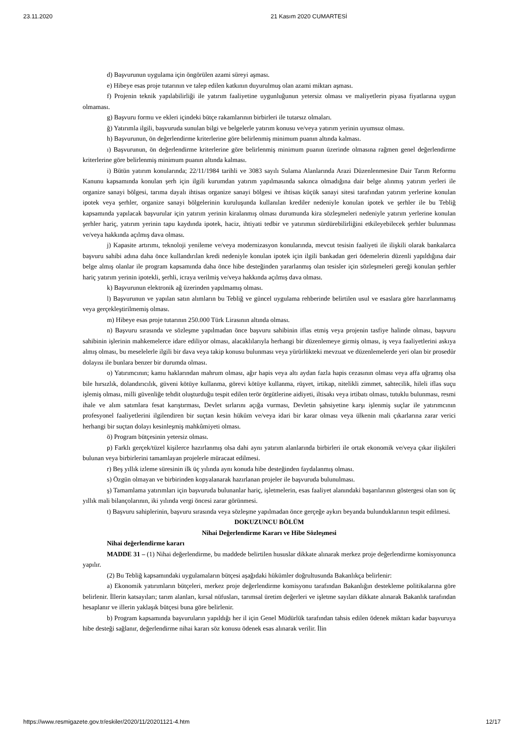23.11.2020 21 Kasım 2020 CUMARTESİ
d) Başvurunun uygulama için öngörülen azami süreyi aşması.
e) Hibeye esas proje tutarının ve talep edilen katkının duyurulmuş olan azami miktarı aşması.
f) Projenin teknik yapılabilirliği ile yatırım faaliyetine uygunluğunun yetersiz olması ve maliyetlerin piyasa fiyatlarına uygun olmaması.
g) Başvuru formu ve ekleri içindeki bütçe rakamlarının birbirleri ile tutarsız olmaları.
ğ) Yatırımla ilgili, başvuruda sunulan bilgi ve belgelerle yatırım konusu ve/veya yatırım yerinin uyumsuz olması.
h) Başvurunun, ön değerlendirme kriterlerine göre belirlenmiş minimum puanın altında kalması.
ı) Başvurunun, ön değerlendirme kriterlerine göre belirlenmiş minimum puanın üzerinde olmasına rağmen genel değerlendirme kriterlerine göre belirlenmiş minimum puanın altında kalması.
i) Bütün yatırım konularında; 22/11/1984 tarihli ve 3083 sayılı Sulama Alanlarında Arazi Düzenlenmesine Dair Tarım Reformu Kanunu kapsamında konulan şerh için ilgili kurumdan yatırım yapılmasında sakınca olmadığına dair belge alınmış yatırım yerleri ile organize sanayi bölgesi, tarıma dayalı ihtisas organize sanayi bölgesi ve ihtisas küçük sanayi sitesi tarafından yatırım yerlerine konulan ipotek veya şerhler, organize sanayi bölgelerinin kuruluşunda kullanılan krediler nedeniyle konulan ipotek ve şerhler ile bu Tebliğ kapsamında yapılacak başvurular için yatırım yerinin kiralanmış olması durumunda kira sözleşmeleri nedeniyle yatırım yerlerine konulan şerhler hariç, yatırım yerinin tapu kaydında ipotek, haciz, ihtiyati tedbir ve yatırımın sürdürebilirliğini etkileyebilecek şerhler bulunması ve/veya hakkında açılmış dava olması.
j) Kapasite artırımı, teknoloji yenileme ve/veya modernizasyon konularında, mevcut tesisin faaliyeti ile ilişkili olarak bankalarca başvuru sahibi adına daha önce kullandırılan kredi nedeniyle konulan ipotek için ilgili bankadan geri ödemelerin düzenli yapıldığına dair belge almış olanlar ile program kapsamında daha önce hibe desteğinden yararlanmış olan tesisler için sözleşmeleri gereği konulan şerhler hariç yatırım yerinin ipotekli, şerhli, icraya verilmiş ve/veya hakkında açılmış dava olması.
k) Başvurunun elektronik ağ üzerinden yapılmamış olması.
l) Başvurunun ve yapılan satın alımların bu Tebliğ ve güncel uygulama rehberinde belirtilen usul ve esaslara göre hazırlanmamış veya gerçekleştirilmemiş olması.
m) Hibeye esas proje tutarının 250.000 Türk Lirasının altında olması.
n) Başvuru sırasında ve sözleşme yapılmadan önce başvuru sahibinin iflas etmiş veya projenin tasfiye halinde olması, başvuru sahibinin işlerinin mahkemelerce idare ediliyor olması, alacaklılarıyla herhangi bir düzenlemeye girmiş olması, iş veya faaliyetlerini askıya almış olması, bu meselelerle ilgili bir dava veya takip konusu bulunması veya yürürlükteki mevzuat ve düzenlemelerde yeri olan bir prosedür dolayısı ile bunlara benzer bir durumda olması.
o) Yatırımcının; kamu haklarından mahrum olması, ağır hapis veya altı aydan fazla hapis cezasının olması veya affa uğramış olsa bile hırsızlık, dolandırıcılık, güveni kötüye kullanma, görevi kötüye kullanma, rüşvet, irtikap, nitelikli zimmet, sahtecilik, hileli iflas suçu işlemiş olması, milli güvenliğe tehdit oluşturduğu tespit edilen terör örgütlerine aidiyeti, iltisakı veya irtibatı olması, tutuklu bulunması, resmi ihale ve alım satımlara fesat karıştırması, Devlet sırlarını açığa vurması, Devletin şahsiyetine karşı işlenmiş suçlar ile yatırımcının profesyonel faaliyetlerini ilgilendiren bir suçtan kesin hüküm ve/veya idari bir karar olması veya ülkenin mali çıkarlarına zarar verici herhangi bir suçtan dolayı kesinleşmiş mahkûmiyeti olması.
ö) Program bütçesinin yetersiz olması.
p) Farklı gerçek/tüzel kişilerce hazırlanmış olsa dahi aynı yatırım alanlarında birbirleri ile ortak ekonomik ve/veya çıkar ilişkileri bulunan veya birbirlerini tamamlayan projelerle müracaat edilmesi.
r) Beş yıllık izleme süresinin ilk üç yılında aynı konuda hibe desteğinden faydalanmış olması.
s) Özgün olmayan ve birbirinden kopyalanarak hazırlanan projeler ile başvuruda bulunulması.
ş) Tamamlama yatırımları için başvuruda bulunanlar hariç, işletmelerin, esas faaliyet alanındaki başarılarının göstergesi olan son üç yıllık mali bilançolarının, iki yılında vergi öncesi zarar görünmesi.
t) Başvuru sahiplerinin, başvuru sırasında veya sözleşme yapılmadan önce gerçeğe aykırı beyanda bulunduklarının tespit edilmesi.
DOKUZUNCU BÖLÜM
Nihai Değerlendirme Kararı ve Hibe Sözleşmesi
Nihai değerlendirme kararı
MADDE 31 – (1) Nihai değerlendirme, bu maddede belirtilen hususlar dikkate alınarak merkez proje değerlendirme komisyonunca yapılır.
(2) Bu Tebliğ kapsamındaki uygulamaların bütçesi aşağıdaki hükümler doğrultusunda Bakanlıkça belirlenir:
a) Ekonomik yatırımların bütçeleri, merkez proje değerlendirme komisyonu tarafından Bakanlığın destekleme politikalarına göre belirlenir. İllerin katsayıları; tarım alanları, kırsal nüfusları, tarımsal üretim değerleri ve işletme sayıları dikkate alınarak Bakanlık tarafından hesaplanır ve illerin yaklaşık bütçesi buna göre belirlenir.
b) Program kapsamında başvuruların yapıldığı her il için Genel Müdürlük tarafından tahsis edilen ödenek miktarı kadar başvuruya hibe desteği sağlanır, değerlendirme nihai kararı söz konusu ödenek esas alınarak verilir. İlin
https://www.resmigazete.gov.tr/eskiler/2020/11/20201121-4.htm 12/17